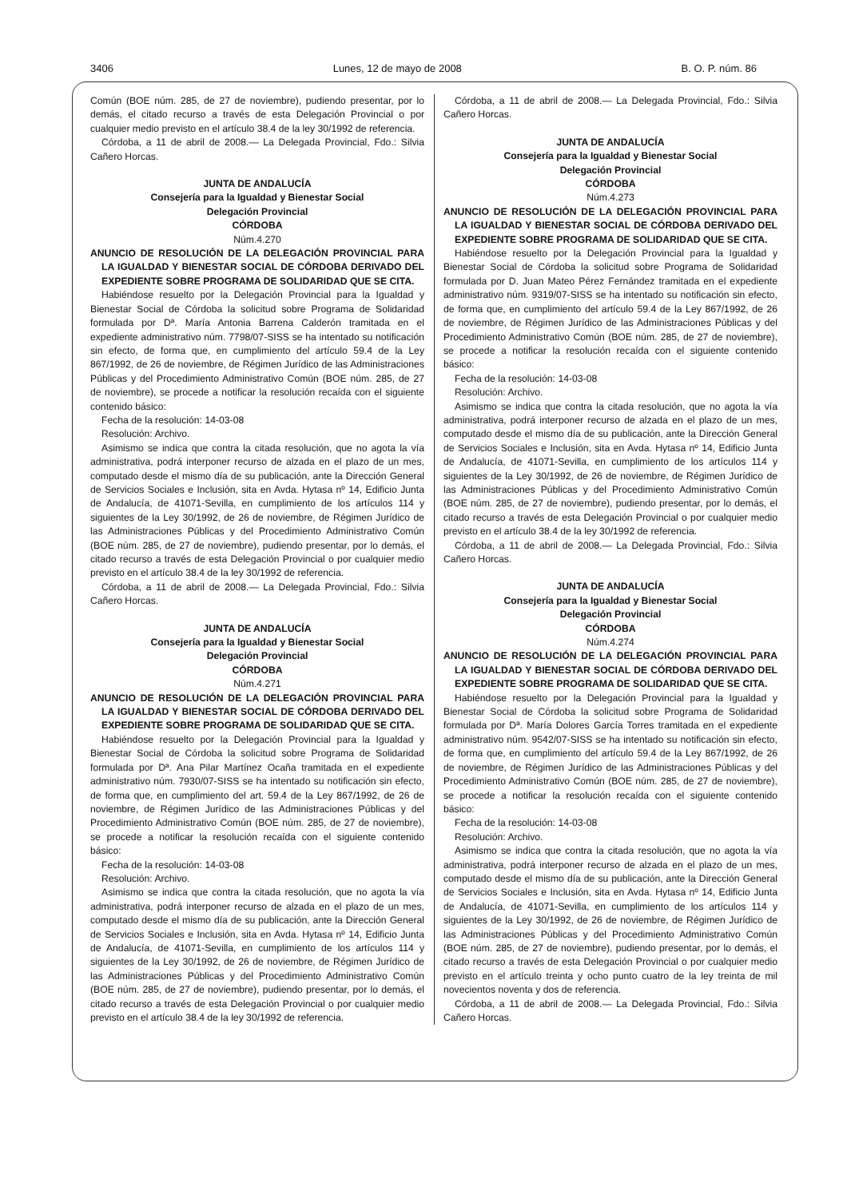3406 Lunes, 12 de mayo de 2008 B. O. P. núm. 86
Común (BOE núm. 285, de 27 de noviembre), pudiendo presentar, por lo demás, el citado recurso a través de esta Delegación Provincial o por cualquier medio previsto en el artículo 38.4 de la ley 30/1992 de referencia.
Córdoba, a 11 de abril de 2008.— La Delegada Provincial, Fdo.: Silvia Cañero Horcas.
JUNTA DE ANDALUCÍA
Consejería para la Igualdad y Bienestar Social
Delegación Provincial
CÓRDOBA
Núm.4.270
ANUNCIO DE RESOLUCIÓN DE LA DELEGACIÓN PROVINCIAL PARA LA IGUALDAD Y BIENESTAR SOCIAL DE CÓRDOBA DERIVADO DEL EXPEDIENTE SOBRE PROGRAMA DE SOLIDARIDAD QUE SE CITA.
Habiéndose resuelto por la Delegación Provincial para la Igualdad y Bienestar Social de Córdoba la solicitud sobre Programa de Solidaridad formulada por Dª. María Antonia Barrena Calderón tramitada en el expediente administrativo núm. 7798/07-SISS se ha intentado su notificación sin efecto, de forma que, en cumplimiento del artículo 59.4 de la Ley 867/1992, de 26 de noviembre, de Régimen Jurídico de las Administraciones Públicas y del Procedimiento Administrativo Común (BOE núm. 285, de 27 de noviembre), se procede a notificar la resolución recaída con el siguiente contenido básico:
Fecha de la resolución: 14-03-08
Resolución: Archivo.
Asimismo se indica que contra la citada resolución, que no agota la vía administrativa, podrá interponer recurso de alzada en el plazo de un mes, computado desde el mismo día de su publicación, ante la Dirección General de Servicios Sociales e Inclusión, sita en Avda. Hytasa nº 14, Edificio Junta de Andalucía, de 41071-Sevilla, en cumplimiento de los artículos 114 y siguientes de la Ley 30/1992, de 26 de noviembre, de Régimen Jurídico de las Administraciones Públicas y del Procedimiento Administrativo Común (BOE núm. 285, de 27 de noviembre), pudiendo presentar, por lo demás, el citado recurso a través de esta Delegación Provincial o por cualquier medio previsto en el artículo 38.4 de la ley 30/1992 de referencia.
Córdoba, a 11 de abril de 2008.— La Delegada Provincial, Fdo.: Silvia Cañero Horcas.
JUNTA DE ANDALUCÍA
Consejería para la Igualdad y Bienestar Social
Delegación Provincial
CÓRDOBA
Núm.4.271
ANUNCIO DE RESOLUCIÓN DE LA DELEGACIÓN PROVINCIAL PARA LA IGUALDAD Y BIENESTAR SOCIAL DE CÓRDOBA DERIVADO DEL EXPEDIENTE SOBRE PROGRAMA DE SOLIDARIDAD QUE SE CITA.
Habiéndose resuelto por la Delegación Provincial para la Igualdad y Bienestar Social de Córdoba la solicitud sobre Programa de Solidaridad formulada por Dª. Ana Pilar Martínez Ocaña tramitada en el expediente administrativo núm. 7930/07-SISS se ha intentado su notificación sin efecto, de forma que, en cumplimiento del art. 59.4 de la Ley 867/1992, de 26 de noviembre, de Régimen Jurídico de las Administraciones Públicas y del Procedimiento Administrativo Común (BOE núm. 285, de 27 de noviembre), se procede a notificar la resolución recaída con el siguiente contenido básico:
Fecha de la resolución: 14-03-08
Resolución: Archivo.
Asimismo se indica que contra la citada resolución, que no agota la vía administrativa, podrá interponer recurso de alzada en el plazo de un mes, computado desde el mismo día de su publicación, ante la Dirección General de Servicios Sociales e Inclusión, sita en Avda. Hytasa nº 14, Edificio Junta de Andalucía, de 41071-Sevilla, en cumplimiento de los artículos 114 y siguientes de la Ley 30/1992, de 26 de noviembre, de Régimen Jurídico de las Administraciones Públicas y del Procedimiento Administrativo Común (BOE núm. 285, de 27 de noviembre), pudiendo presentar, por lo demás, el citado recurso a través de esta Delegación Provincial o por cualquier medio previsto en el artículo 38.4 de la ley 30/1992 de referencia.
Córdoba, a 11 de abril de 2008.— La Delegada Provincial, Fdo.: Silvia Cañero Horcas.
JUNTA DE ANDALUCÍA
Consejería para la Igualdad y Bienestar Social
Delegación Provincial
CÓRDOBA
Núm.4.273
ANUNCIO DE RESOLUCIÓN DE LA DELEGACIÓN PROVINCIAL PARA LA IGUALDAD Y BIENESTAR SOCIAL DE CÓRDOBA DERIVADO DEL EXPEDIENTE SOBRE PROGRAMA DE SOLIDARIDAD QUE SE CITA.
Habiéndose resuelto por la Delegación Provincial para la Igualdad y Bienestar Social de Córdoba la solicitud sobre Programa de Solidaridad formulada por D. Juan Mateo Pérez Fernández tramitada en el expediente administrativo núm. 9319/07-SISS se ha intentado su notificación sin efecto, de forma que, en cumplimiento del artículo 59.4 de la Ley 867/1992, de 26 de noviembre, de Régimen Jurídico de las Administraciones Públicas y del Procedimiento Administrativo Común (BOE núm. 285, de 27 de noviembre), se procede a notificar la resolución recaída con el siguiente contenido básico:
Fecha de la resolución: 14-03-08
Resolución: Archivo.
Asimismo se indica que contra la citada resolución, que no agota la vía administrativa, podrá interponer recurso de alzada en el plazo de un mes, computado desde el mismo día de su publicación, ante la Dirección General de Servicios Sociales e Inclusión, sita en Avda. Hytasa nº 14, Edificio Junta de Andalucía, de 41071-Sevilla, en cumplimiento de los artículos 114 y siguientes de la Ley 30/1992, de 26 de noviembre, de Régimen Jurídico de las Administraciones Públicas y del Procedimiento Administrativo Común (BOE núm. 285, de 27 de noviembre), pudiendo presentar, por lo demás, el citado recurso a través de esta Delegación Provincial o por cualquier medio previsto en el artículo 38.4 de la ley 30/1992 de referencia.
Córdoba, a 11 de abril de 2008.— La Delegada Provincial, Fdo.: Silvia Cañero Horcas.
JUNTA DE ANDALUCÍA
Consejería para la Igualdad y Bienestar Social
Delegación Provincial
CÓRDOBA
Núm.4.274
ANUNCIO DE RESOLUCIÓN DE LA DELEGACIÓN PROVINCIAL PARA LA IGUALDAD Y BIENESTAR SOCIAL DE CÓRDOBA DERIVADO DEL EXPEDIENTE SOBRE PROGRAMA DE SOLIDARIDAD QUE SE CITA.
Habiéndose resuelto por la Delegación Provincial para la Igualdad y Bienestar Social de Córdoba la solicitud sobre Programa de Solidaridad formulada por Dª. María Dolores García Torres tramitada en el expediente administrativo núm. 9542/07-SISS se ha intentado su notificación sin efecto, de forma que, en cumplimiento del artículo 59.4 de la Ley 867/1992, de 26 de noviembre, de Régimen Jurídico de las Administraciones Públicas y del Procedimiento Administrativo Común (BOE núm. 285, de 27 de noviembre), se procede a notificar la resolución recaída con el siguiente contenido básico:
Fecha de la resolución: 14-03-08
Resolución: Archivo.
Asimismo se indica que contra la citada resolución, que no agota la vía administrativa, podrá interponer recurso de alzada en el plazo de un mes, computado desde el mismo día de su publicación, ante la Dirección General de Servicios Sociales e Inclusión, sita en Avda. Hytasa nº 14, Edificio Junta de Andalucía, de 41071-Sevilla, en cumplimiento de los artículos 114 y siguientes de la Ley 30/1992, de 26 de noviembre, de Régimen Jurídico de las Administraciones Públicas y del Procedimiento Administrativo Común (BOE núm. 285, de 27 de noviembre), pudiendo presentar, por lo demás, el citado recurso a través de esta Delegación Provincial o por cualquier medio previsto en el artículo treinta y ocho punto cuatro de la ley treinta de mil novecientos noventa y dos de referencia.
Córdoba, a 11 de abril de 2008.— La Delegada Provincial, Fdo.: Silvia Cañero Horcas.